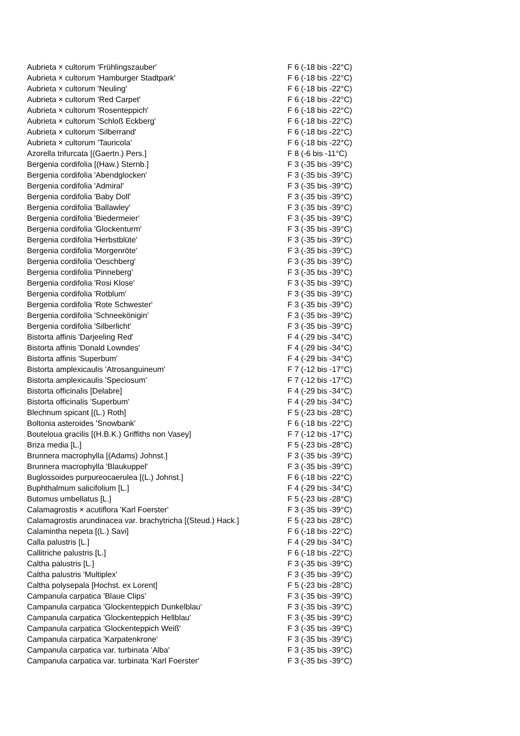| Aubrieta × cultorum 'Frühlingszauber' | F 6 (-18 bis -22°C) |
| Aubrieta × cultorum 'Hamburger Stadtpark' | F 6 (-18 bis -22°C) |
| Aubrieta × cultorum 'Neuling' | F 6 (-18 bis -22°C) |
| Aubrieta × cultorum 'Red Carpet' | F 6 (-18 bis -22°C) |
| Aubrieta × cultorum 'Rosenteppich' | F 6 (-18 bis -22°C) |
| Aubrieta × cultorum 'Schloß Eckberg' | F 6 (-18 bis -22°C) |
| Aubrieta × cultorum 'Silberrand' | F 6 (-18 bis -22°C) |
| Aubrieta × cultorum 'Tauricola' | F 6 (-18 bis -22°C) |
| Azorella trifurcata [(Gaertn.) Pers.] | F 8 (-6 bis -11°C) |
| Bergenia cordifolia [(Haw.) Sternb.] | F 3 (-35 bis -39°C) |
| Bergenia cordifolia 'Abendglocken' | F 3 (-35 bis -39°C) |
| Bergenia cordifolia 'Admiral' | F 3 (-35 bis -39°C) |
| Bergenia cordifolia 'Baby Doll' | F 3 (-35 bis -39°C) |
| Bergenia cordifolia 'Ballawley' | F 3 (-35 bis -39°C) |
| Bergenia cordifolia 'Biedermeier' | F 3 (-35 bis -39°C) |
| Bergenia cordifolia 'Glockenturm' | F 3 (-35 bis -39°C) |
| Bergenia cordifolia 'Herbstblüte' | F 3 (-35 bis -39°C) |
| Bergenia cordifolia 'Morgenröte' | F 3 (-35 bis -39°C) |
| Bergenia cordifolia 'Oeschberg' | F 3 (-35 bis -39°C) |
| Bergenia cordifolia 'Pinneberg' | F 3 (-35 bis -39°C) |
| Bergenia cordifolia 'Rosi Klose' | F 3 (-35 bis -39°C) |
| Bergenia cordifolia 'Rotblum' | F 3 (-35 bis -39°C) |
| Bergenia cordifolia 'Rote Schwester' | F 3 (-35 bis -39°C) |
| Bergenia cordifolia 'Schneekönigin' | F 3 (-35 bis -39°C) |
| Bergenia cordifolia 'Silberlicht' | F 3 (-35 bis -39°C) |
| Bistorta affinis 'Darjeeling Red' | F 4 (-29 bis -34°C) |
| Bistorta affinis 'Donald Lowndes' | F 4 (-29 bis -34°C) |
| Bistorta affinis 'Superbum' | F 4 (-29 bis -34°C) |
| Bistorta amplexicaulis 'Atrosanguineum' | F 7 (-12 bis -17°C) |
| Bistorta amplexicaulis 'Speciosum' | F 7 (-12 bis -17°C) |
| Bistorta officinalis [Delabre] | F 4 (-29 bis -34°C) |
| Bistorta officinalis 'Superbum' | F 4 (-29 bis -34°C) |
| Blechnum spicant [(L.) Roth] | F 5 (-23 bis -28°C) |
| Boltonia asteroides 'Snowbank' | F 6 (-18 bis -22°C) |
| Bouteloua gracilis [(H.B.K.) Griffiths non Vasey] | F 7 (-12 bis -17°C) |
| Briza media [L.] | F 5 (-23 bis -28°C) |
| Brunnera macrophylla [(Adams) Johnst.] | F 3 (-35 bis -39°C) |
| Brunnera macrophylla 'Blaukuppel' | F 3 (-35 bis -39°C) |
| Buglossoides purpureocaerulea [(L.) Johnst.] | F 6 (-18 bis -22°C) |
| Buphthalmum salicifolium [L.] | F 4 (-29 bis -34°C) |
| Butomus umbellatus [L.] | F 5 (-23 bis -28°C) |
| Calamagrostis × acutiflora 'Karl Foerster' | F 3 (-35 bis -39°C) |
| Calamagrostis arundinacea var. brachytricha [(Steud.) Hack.] | F 5 (-23 bis -28°C) |
| Calamintha nepeta [(L.) Savi] | F 6 (-18 bis -22°C) |
| Calla palustris [L.] | F 4 (-29 bis -34°C) |
| Callitriche palustris [L.] | F 6 (-18 bis -22°C) |
| Caltha palustris [L.] | F 3 (-35 bis -39°C) |
| Caltha palustris 'Multiplex' | F 3 (-35 bis -39°C) |
| Caltha polysepala [Hochst. ex Lorent] | F 5 (-23 bis -28°C) |
| Campanula carpatica 'Blaue Clips' | F 3 (-35 bis -39°C) |
| Campanula carpatica 'Glockenteppich Dunkelblau' | F 3 (-35 bis -39°C) |
| Campanula carpatica 'Glockenteppich Hellblau' | F 3 (-35 bis -39°C) |
| Campanula carpatica 'Glockenteppich Weiß' | F 3 (-35 bis -39°C) |
| Campanula carpatica 'Karpatenkrone' | F 3 (-35 bis -39°C) |
| Campanula carpatica var. turbinata 'Alba' | F 3 (-35 bis -39°C) |
| Campanula carpatica var. turbinata 'Karl Foerster' | F 3 (-35 bis -39°C) |